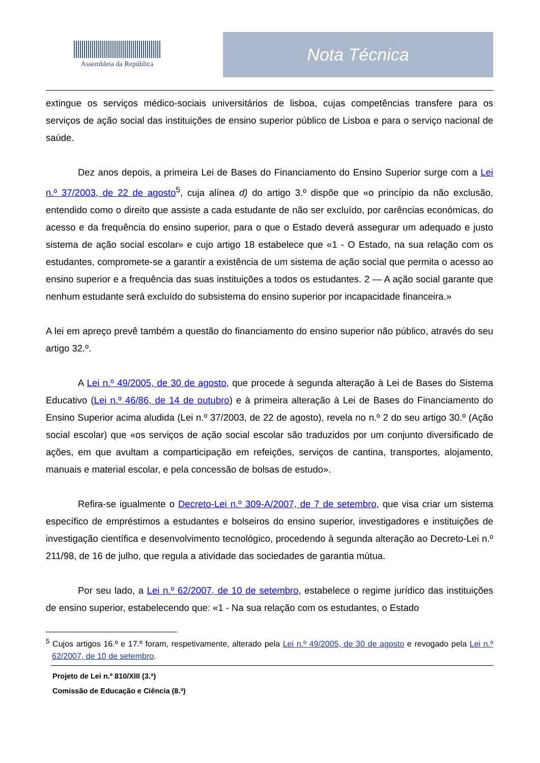Assembleia da República
Nota Técnica
extingue os serviços médico-sociais universitários de lisboa, cujas competências transfere para os serviços de ação social das instituições de ensino superior público de Lisboa e para o serviço nacional de saúde.
Dez anos depois, a primeira Lei de Bases do Financiamento do Ensino Superior surge com a Lei n.º 37/2003, de 22 de agosto<sup>5</sup>, cuja alínea d) do artigo 3.º dispõe que «o princípio da não exclusão, entendido como o direito que assiste a cada estudante de não ser excluído, por carências económicas, do acesso e da frequência do ensino superior, para o que o Estado deverá assegurar um adequado e justo sistema de ação social escolar» e cujo artigo 18 estabelece que «1 - O Estado, na sua relação com os estudantes, compromete-se a garantir a existência de um sistema de ação social que permita o acesso ao ensino superior e a frequência das suas instituições a todos os estudantes. 2 — A ação social garante que nenhum estudante será excluído do subsistema do ensino superior por incapacidade financeira.»
A lei em apreço prevê também a questão do financiamento do ensino superior não público, através do seu artigo 32.º.
A Lei n.º 49/2005, de 30 de agosto, que procede à segunda alteração à Lei de Bases do Sistema Educativo (Lei n.º 46/86, de 14 de outubro) e à primeira alteração à Lei de Bases do Financiamento do Ensino Superior acima aludida (Lei n.º 37/2003, de 22 de agosto), revela no n.º 2 do seu artigo 30.º (Ação social escolar) que «os serviços de ação social escolar são traduzidos por um conjunto diversificado de ações, em que avultam a comparticipação em refeições, serviços de cantina, transportes, alojamento, manuais e material escolar, e pela concessão de bolsas de estudo».
Refira-se igualmente o Decreto-Lei n.º 309-A/2007, de 7 de setembro, que visa criar um sistema específico de empréstimos a estudantes e bolseiros do ensino superior, investigadores e instituições de investigação científica e desenvolvimento tecnológico, procedendo à segunda alteração ao Decreto-Lei n.º 211/98, de 16 de julho, que regula a atividade das sociedades de garantia mútua.
Por seu lado, a Lei n.º 62/2007, de 10 de setembro, estabelece o regime jurídico das instituições de ensino superior, estabelecendo que: «1 - Na sua relação com os estudantes, o Estado
<sup>5</sup> Cujos artigos 16.º e 17.º foram, respetivamente, alterado pela Lei n.º 49/2005, de 30 de agosto e revogado pela Lei n.º 62/2007, de 10 de setembro.
Projeto de Lei n.º 810/XIII (3.ª)
Comissão de Educação e Ciência (8.ª)